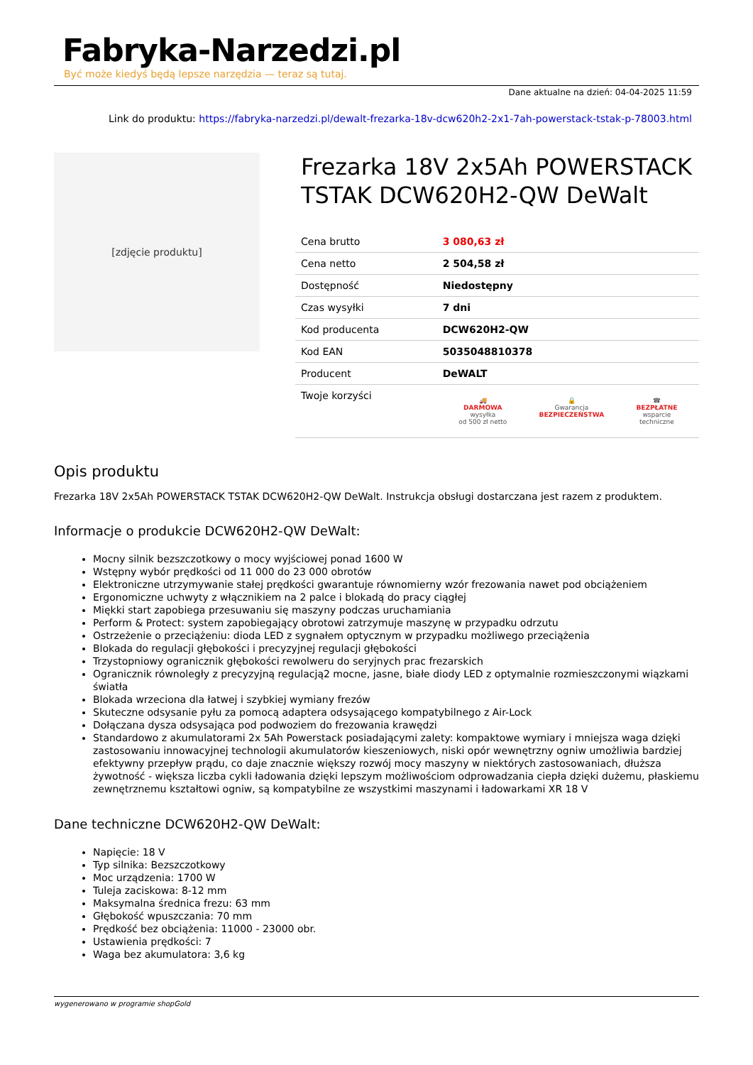Fabryka-Narzedzi.pl
Być może kiedyś będą lepsze narzędzia — teraz są tutaj.
Dane aktualne na dzień: 04-04-2025 11:59
Link do produktu: https://fabryka-narzedzi.pl/dewalt-frezarka-18v-dcw620h2-2x1-7ah-powerstack-tstak-p-78003.html
[zdjęcie produktu]
Frezarka 18V 2x5Ah POWERSTACK TSTAK DCW620H2-QW DeWalt
| Cena brutto | 3 080,63 zł |
| Cena netto | 2 504,58 zł |
| Dostępność | Niedostępny |
| Czas wysyłki | 7 dni |
| Kod producenta | DCW620H2-QW |
| Kod EAN | 5035048810378 |
| Producent | DeWALT |
| Twoje korzyści | 🚚 DARMOWA wysyłka od 500 zł netto 🔒 Gwarancja BEZPIECZEŃSTWA ☎ BEZPŁATNE wsparcie techniczne |
Opis produktu
Frezarka 18V 2x5Ah POWERSTACK TSTAK DCW620H2-QW DeWalt. Instrukcja obsługi dostarczana jest razem z produktem.
Informacje o produkcie DCW620H2-QW DeWalt:
Mocny silnik bezszczotkowy o mocy wyjściowej ponad 1600 W
Wstępny wybór prędkości od 11 000 do 23 000 obrotów
Elektroniczne utrzymywanie stałej prędkości gwarantuje równomierny wzór frezowania nawet pod obciążeniem
Ergonomiczne uchwyty z włącznikiem na 2 palce i blokadą do pracy ciągłej
Miękki start zapobiega przesuwaniu się maszyny podczas uruchamiania
Perform & Protect: system zapobiegający obrotowi zatrzymuje maszynę w przypadku odrzutu
Ostrzeżenie o przeciążeniu: dioda LED z sygnałem optycznym w przypadku możliwego przeciążenia
Blokada do regulacji głębokości i precyzyjnej regulacji głębokości
Trzystopniowy ogranicznik głębokości rewolweru do seryjnych prac frezarskich
Ogranicznik równoległy z precyzyjną regulacją2 mocne, jasne, białe diody LED z optymalnie rozmieszczonymi wiązkami światła
Blokada wrzeciona dla łatwej i szybkiej wymiany frezów
Skuteczne odsysanie pyłu za pomocą adaptera odsysającego kompatybilnego z Air-Lock
Dołączana dysza odsysająca pod podwoziem do frezowania krawędzi
Standardowo z akumulatorami 2x 5Ah Powerstack posiadającymi zalety: kompaktowe wymiary i mniejsza waga dzięki zastosowaniu innowacyjnej technologii akumulatorów kieszeniowych, niski opór wewnętrzny ogniw umożliwia bardziej efektywny przepływ prądu, co daje znacznie większy rozwój mocy maszyny w niektórych zastosowaniach, dłuższa żywotność - większa liczba cykli ładowania dzięki lepszym możliwościom odprowadzania ciepła dzięki dużemu, płaskiemu zewnętrznemu kształtowi ogniw, są kompatybilne ze wszystkimi maszynami i ładowarkami XR 18 V
Dane techniczne DCW620H2-QW DeWalt:
Napięcie: 18 V
Typ silnika: Bezszczotkowy
Moc urządzenia: 1700 W
Tuleja zaciskowa: 8-12 mm
Maksymalna średnica frezu: 63 mm
Głębokość wpuszczania: 70 mm
Prędkość bez obciążenia: 11000 - 23000 obr.
Ustawienia prędkości: 7
Waga bez akumulatora: 3,6 kg
wygenerowano w programie shopGold